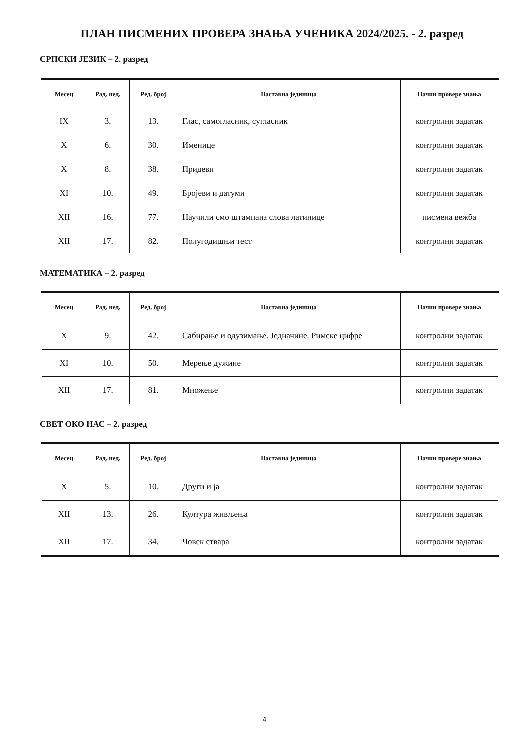ПЛАН ПИСМЕНИХ ПРОВЕРА ЗНАЊА УЧЕНИКА 2024/2025. - 2. разред
СРПСКИ ЈЕЗИК – 2. разред
| Месец | Рад. нед. | Ред. број | Наставна јединица | Начин провере знања |
| --- | --- | --- | --- | --- |
| IX | 3. | 13. | Глас, самогласник, сугласник | контролни задатак |
| X | 6. | 30. | Именице | контролни задатак |
| X | 8. | 38. | Придеви | контролни задатак |
| XI | 10. | 49. | Бројеви и датуми | контролни задатак |
| XII | 16. | 77. | Научили смо штампана слова латинице | писмена вежба |
| XII | 17. | 82. | Полугодишњи тест | контролни задатак |
МАТЕМАТИКА – 2. разред
| Месец | Рад. нед. | Ред. број | Наставна јединица | Начин провере знања |
| --- | --- | --- | --- | --- |
| X | 9. | 42. | Сабирање и одузимање. Једначине. Римске цифре | контролни задатак |
| XI | 10. | 50. | Мерење дужине | контролни задатак |
| XII | 17. | 81. | Множење | контролни задатак |
СВЕТ ОКО НАС – 2. разред
| Месец | Рад. нед. | Ред. број | Наставна јединица | Начин провере знања |
| --- | --- | --- | --- | --- |
| X | 5. | 10. | Други и ја | контролни задатак |
| XII | 13. | 26. | Култура живљења | контролни задатак |
| XII | 17. | 34. | Човек ствара | контролни задатак |
4